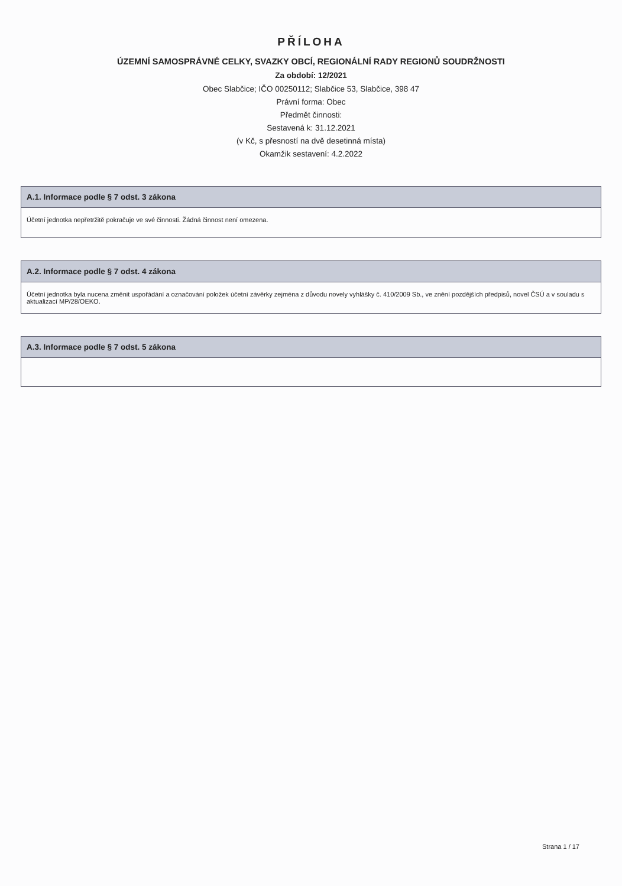PŘÍLOHA
ÚZEMNÍ SAMOSPRÁVNÉ CELKY, SVAZKY OBCÍ, REGIONÁLNÍ RADY REGIONŮ SOUDRŽNOSTI
Za období: 12/2021
Obec Slabčice; IČO 00250112; Slabčice 53, Slabčice, 398 47
Právní forma: Obec
Předmět činnosti:
Sestavená k: 31.12.2021
(v Kč, s přesností na dvě desetinná místa)
Okamžik sestavení: 4.2.2022
A.1. Informace podle § 7 odst. 3 zákona
Účetní jednotka nepřetržitě pokračuje ve své činnosti. Žádná činnost není omezena.
A.2. Informace podle § 7 odst. 4 zákona
Účetní jednotka byla nucena změnit uspořádání a označování položek účetní závěrky zejména z důvodu novely vyhlášky č. 410/2009 Sb., ve znění pozdějších předpisů, novel ČSÚ a v souladu s aktualizací MP/28/OEKO.
A.3. Informace podle § 7 odst. 5 zákona
Strana 1 / 17